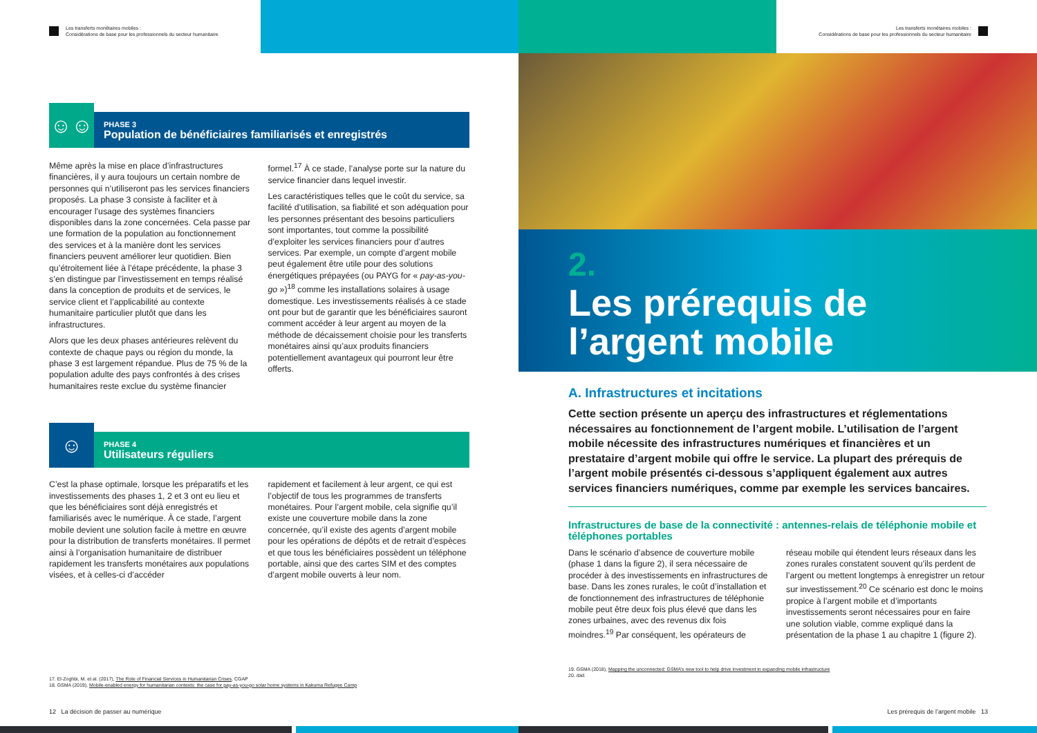Les transferts monétaires mobiles :
Considérations de base pour les professionnels du secteur humanitaire
☺☺
PHASE 3
Population de bénéficiaires familiarisés et enregistrés
Même après la mise en place d’infrastructures financières, il y aura toujours un certain nombre de personnes qui n’utiliseront pas les services financiers proposés. La phase 3 consiste à faciliter et à encourager l’usage des systèmes financiers disponibles dans la zone concernées. Cela passe par une formation de la population au fonctionnement des services et à la manière dont les services financiers peuvent améliorer leur quotidien. Bien qu’étroitement liée à l’étape précédente, la phase 3 s’en distingue par l’investissement en temps réalisé dans la conception de produits et de services, le service client et l’applicabilité au contexte humanitaire particulier plutôt que dans les infrastructures.
Alors que les deux phases antérieures relèvent du contexte de chaque pays ou région du monde, la phase 3 est largement répandue. Plus de 75 % de la population adulte des pays confrontés à des crises humanitaires reste exclue du système financier
formel.<sup>17</sup> À ce stade, l’analyse porte sur la nature du service financier dans lequel investir.
Les caractéristiques telles que le coût du service, sa facilité d’utilisation, sa fiabilité et son adéquation pour les personnes présentant des besoins particuliers sont importantes, tout comme la possibilité d’exploiter les services financiers pour d’autres services. Par exemple, un compte d’argent mobile peut également être utile pour des solutions énergétiques prépayées (ou PAYG for « pay-as-you-go »)<sup>18</sup> comme les installations solaires à usage domestique. Les investissements réalisés à ce stade ont pour but de garantir que les bénéficiaires sauront comment accéder à leur argent au moyen de la méthode de décaissement choisie pour les transferts monétaires ainsi qu’aux produits financiers potentiellement avantageux qui pourront leur être offerts.
☺
PHASE 4
Utilisateurs réguliers
C’est la phase optimale, lorsque les préparatifs et les investissements des phases 1, 2 et 3 ont eu lieu et que les bénéficiaires sont déjà enregistrés et familiarisés avec le numérique. À ce stade, l’argent mobile devient une solution facile à mettre en œuvre pour la distribution de transferts monétaires. Il permet ainsi à l’organisation humanitaire de distribuer rapidement les transferts monétaires aux populations visées, et à celles-ci d’accéder
rapidement et facilement à leur argent, ce qui est l’objectif de tous les programmes de transferts monétaires. Pour l’argent mobile, cela signifie qu’il existe une couverture mobile dans la zone concernée, qu’il existe des agents d’argent mobile pour les opérations de dépôts et de retrait d’espèces et que tous les bénéficiaires possèdent un téléphone portable, ainsi que des cartes SIM et des comptes d’argent mobile ouverts à leur nom.
17. El-Zoghbi, M. et al. (2017), The Role of Financial Services in Humanitarian Crises, CGAP
18. GSMA (2019), Mobile-enabled energy for humanitarian contexts: the case for pay-as-you-go solar home systems in Kakuma Refugee Camp
12 La décision de passer au numérique
Les transferts monétaires mobiles :
Considérations de base pour les professionnels du secteur humanitaire
2.
Les prérequis de
l’argent mobile
A. Infrastructures et incitations
Cette section présente un aperçu des infrastructures et réglementations nécessaires au fonctionnement de l’argent mobile. L’utilisation de l’argent mobile nécessite des infrastructures numériques et financières et un prestataire d’argent mobile qui offre le service. La plupart des prérequis de l’argent mobile présentés ci-dessous s’appliquent également aux autres services financiers numériques, comme par exemple les services bancaires.
Infrastructures de base de la connectivité : antennes-relais de téléphonie mobile et téléphones portables
Dans le scénario d’absence de couverture mobile (phase 1 dans la figure 2), il sera nécessaire de procéder à des investissements en infrastructures de base. Dans les zones rurales, le coût d’installation et de fonctionnement des infrastructures de téléphonie mobile peut être deux fois plus élevé que dans les zones urbaines, avec des revenus dix fois moindres.<sup>19</sup> Par conséquent, les opérateurs de
réseau mobile qui étendent leurs réseaux dans les zones rurales constatent souvent qu’ils perdent de l’argent ou mettent longtemps à enregistrer un retour sur investissement.<sup>20</sup> Ce scénario est donc le moins propice à l’argent mobile et d’importants investissements seront nécessaires pour en faire une solution viable, comme expliqué dans la présentation de la phase 1 au chapitre 1 (figure 2).
19. GSMA (2018), Mapping the unconnected: GSMA’s new tool to help drive investment in expanding mobile infrastructure
20. Ibid.
Les prérequis de l’argent mobile 13